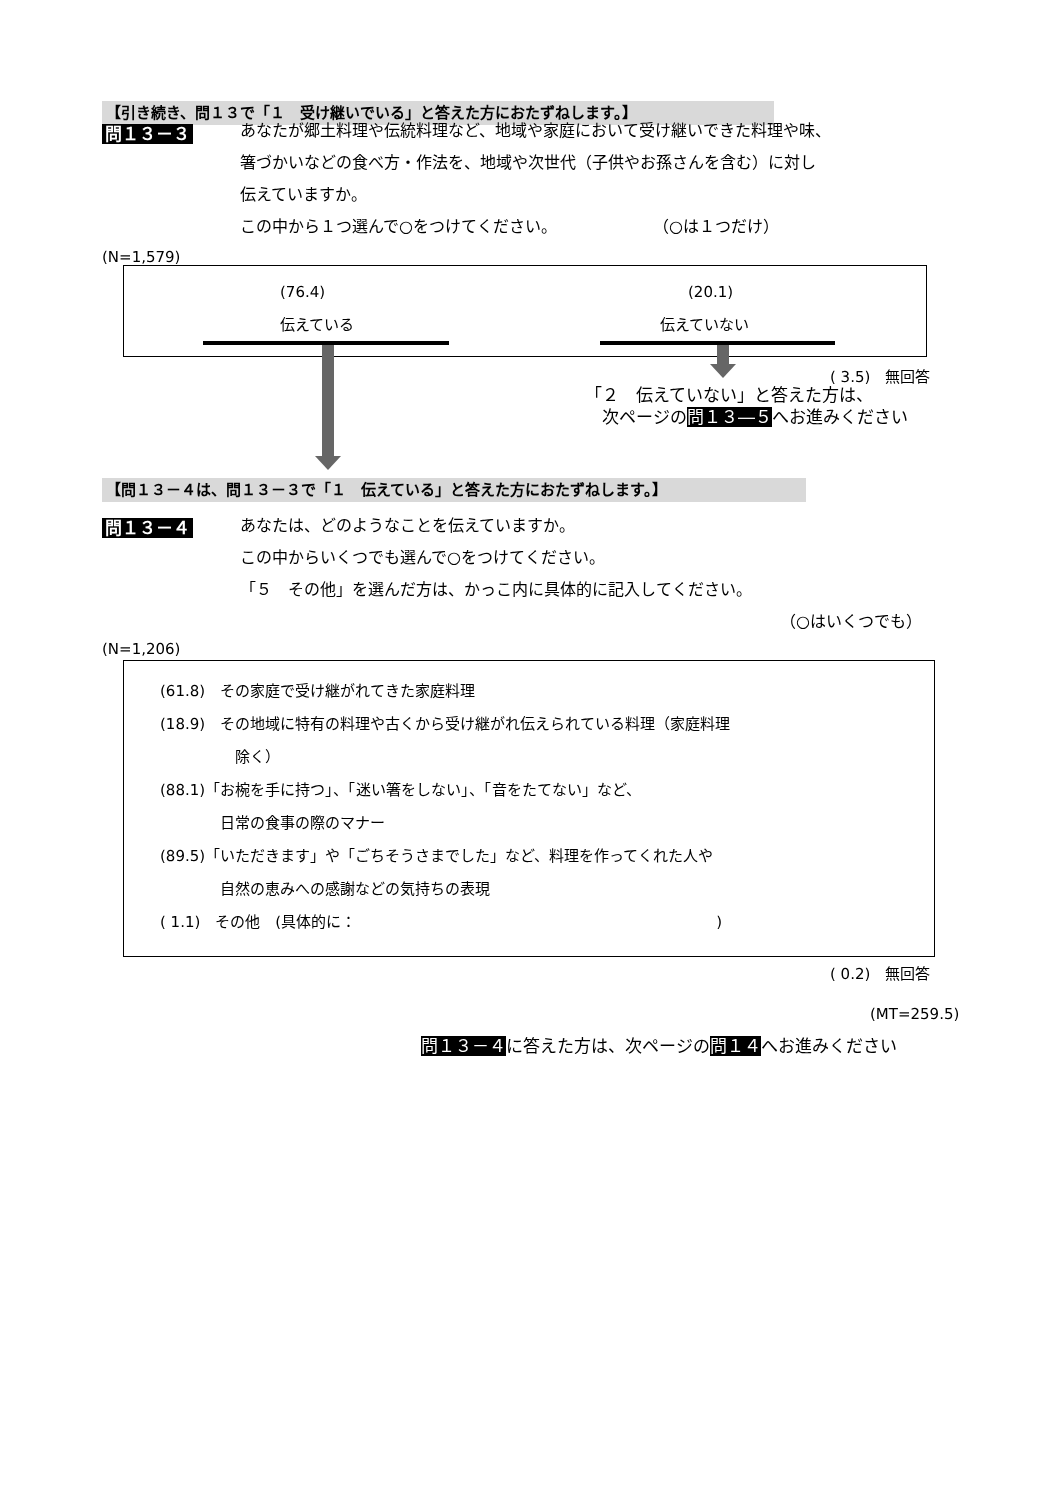【引き続き、問１３で「１　受け継いでいる」と答えた方におたずねします。】
問１３－３
あなたが郷土料理や伝統料理など、地域や家庭において受け継いできた料理や味、
箸づかいなどの食べ方・作法を、地域や次世代（子供やお孫さんを含む）に対し
伝えていますか。
この中から１つ選んで○をつけてください。　　　　　　　（○は１つだけ）
(N=1,579)
(76.4)
伝えている
(20.1)
伝えていない
( 3.5)　無回答
「２　伝えていない」と答えた方は、
　次ページの問１３―５へお進みください
【問１３－４は、問１３－３で「１　伝えている」と答えた方におたずねします。】
問１３－４
あなたは、どのようなことを伝えていますか。
この中からいくつでも選んで○をつけてください。
「５　その他」を選んだ方は、かっこ内に具体的に記入してください。
（○はいくつでも）
(N=1,206)
(61.8)　その家庭で受け継がれてきた家庭料理
(18.9)　その地域に特有の料理や古くから受け継がれ伝えられている料理（家庭料理
　　　　　除く）
(88.1)「お椀を手に持つ」、「迷い箸をしない」、「音をたてない」など、
　　　　日常の食事の際のマナー
(89.5)「いただきます」や「ごちそうさまでした」など、料理を作ってくれた人や
　　　　自然の恵みへの感謝などの気持ちの表現
( 1.1)　その他　(具体的に：　　　　　　　　　　　　　　　　　　　　　　　　)
( 0.2)　無回答
(MT=259.5)
問１３－４に答えた方は、次ページの問１４へお進みください